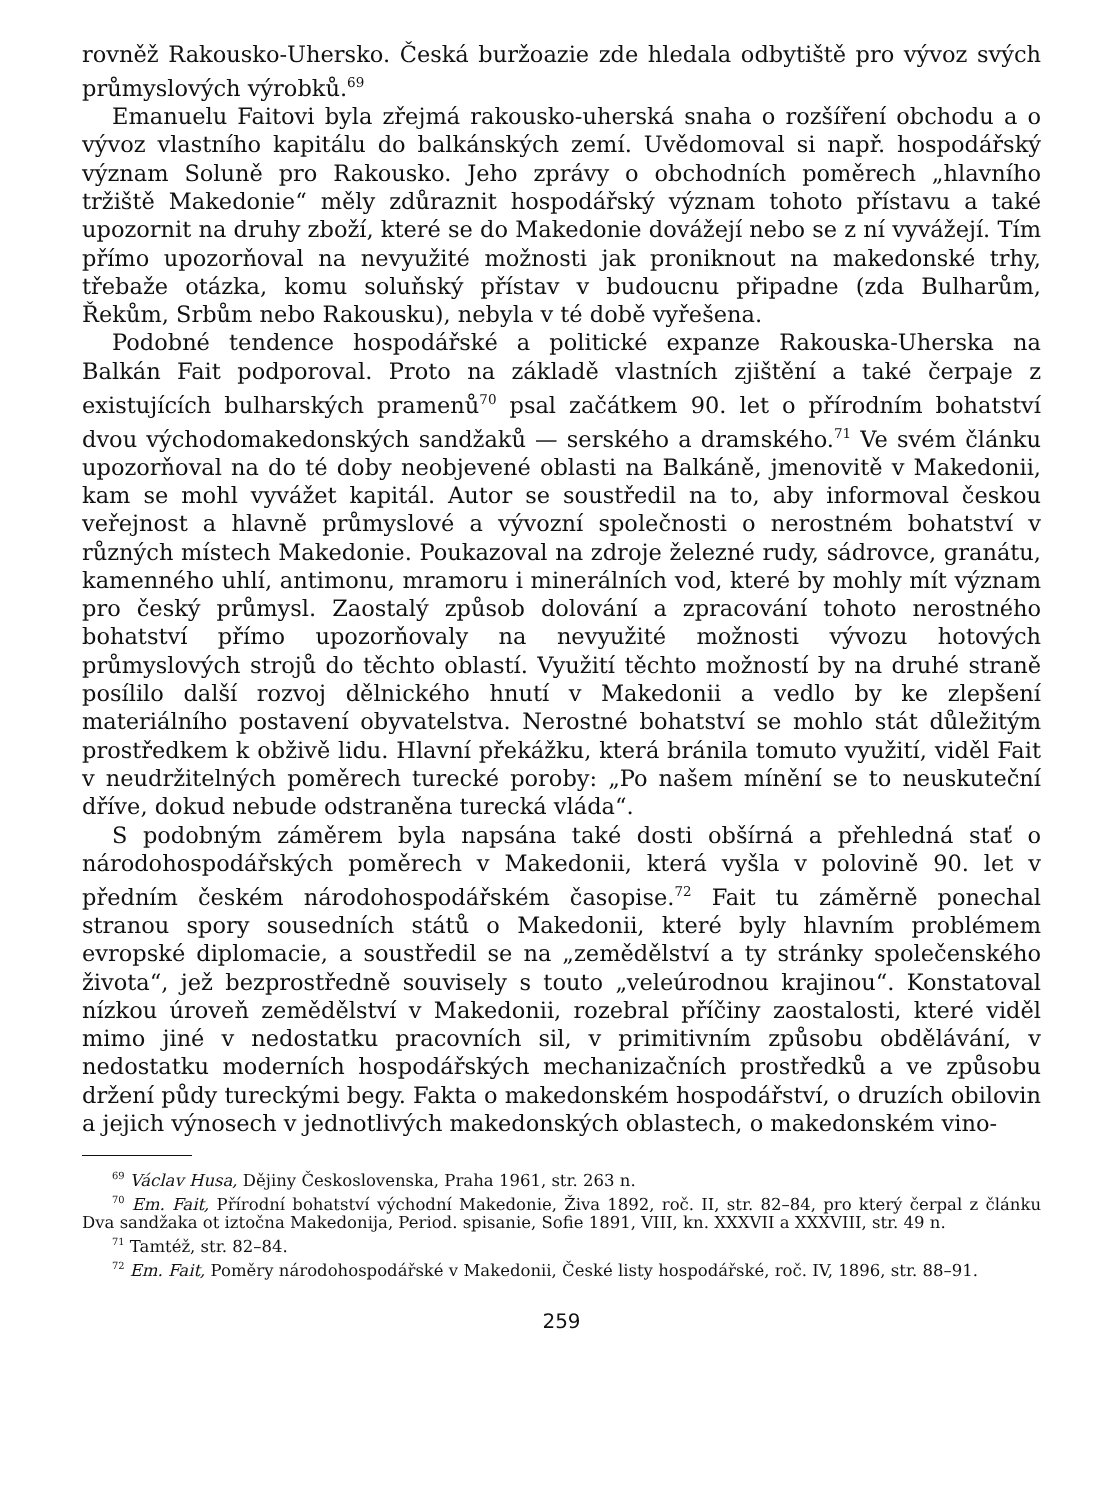rovněž Rakousko-Uhersko. Česká buržoazie zde hledala odbytiště pro vývoz svých průmyslových výrobků.<sup>69</sup>
Emanuelu Faitovi byla zřejmá rakousko-uherská snaha o rozšíření obchodu a o vývoz vlastního kapitálu do balkánských zemí. Uvědomoval si např. hospodářský význam Soluně pro Rakousko. Jeho zprávy o obchodních poměrech „hlavního tržiště Makedonie“ měly zdůraznit hospodářský význam tohoto přístavu a také upozornit na druhy zboží, které se do Makedonie dovážejí nebo se z ní vyvážejí. Tím přímo upozorňoval na nevyužité možnosti jak proniknout na makedonské trhy, třebaže otázka, komu soluňský přístav v budoucnu připadne (zda Bulharům, Řekům, Srbům nebo Rakousku), nebyla v té době vyřešena.
Podobné tendence hospodářské a politické expanze Rakouska-Uherska na Balkán Fait podporoval. Proto na základě vlastních zjištění a také čerpaje z existujících bulharských pramenů<sup>70</sup> psal začátkem 90. let o přírodním bohatství dvou východomakedonských sandžaků — serského a dramského.<sup>71</sup> Ve svém článku upozorňoval na do té doby neobjevené oblasti na Balkáně, jmenovitě v Makedonii, kam se mohl vyvážet kapitál. Autor se soustředil na to, aby informoval českou veřejnost a hlavně průmyslové a vývozní společnosti o nerostném bohatství v různých místech Makedonie. Poukazoval na zdroje železné rudy, sádrovce, granátu, kamenného uhlí, antimonu, mramoru i minerálních vod, které by mohly mít význam pro český průmysl. Zaostalý způsob dolování a zpracování tohoto nerostného bohatství přímo upozorňovaly na nevyužité možnosti vývozu hotových průmyslových strojů do těchto oblastí. Využití těchto možností by na druhé straně posílilo další rozvoj dělnického hnutí v Makedonii a vedlo by ke zlepšení materiálního postavení obyvatelstva. Nerostné bohatství se mohlo stát důležitým prostředkem k obživě lidu. Hlavní překážku, která bránila tomuto využití, viděl Fait v neudržitelných poměrech turecké poroby: „Po našem mínění se to neuskuteční dříve, dokud nebude odstraněna turecká vláda“.
S podobným záměrem byla napsána také dosti obšírná a přehledná stať o národohospodářských poměrech v Makedonii, která vyšla v polovině 90. let v předním českém národohospodářském časopise.<sup>72</sup> Fait tu záměrně ponechal stranou spory sousedních států o Makedonii, které byly hlavním problémem evropské diplomacie, a soustředil se na „zemědělství a ty stránky společenského života“, jež bezprostředně souvisely s touto „veleúrodnou krajinou“. Konstatoval nízkou úroveň zemědělství v Makedonii, rozebral příčiny zaostalosti, které viděl mimo jiné v nedostatku pracovních sil, v primitivním způsobu obdělávání, v nedostatku moderních hospodářských mechanizačních prostředků a ve způsobu držení půdy tureckými begy. Fakta o makedonském hospodářství, o druzích obilovin a jejich výnosech v jednotlivých makedonských oblastech, o makedonském vino-
<sup>69</sup> Václav Husa, Dějiny Československa, Praha 1961, str. 263 n.
<sup>70</sup> Em. Fait, Přírodní bohatství východní Makedonie, Živa 1892, roč. II, str. 82–84, pro který čerpal z článku Dva sandžaka ot iztočna Makedonija, Period. spisanie, Sofie 1891, VIII, kn. XXXVII a XXXVIII, str. 49 n.
<sup>71</sup> Tamtéž, str. 82–84.
<sup>72</sup> Em. Fait, Poměry národohospodářské v Makedonii, České listy hospodářské, roč. IV, 1896, str. 88–91.
259